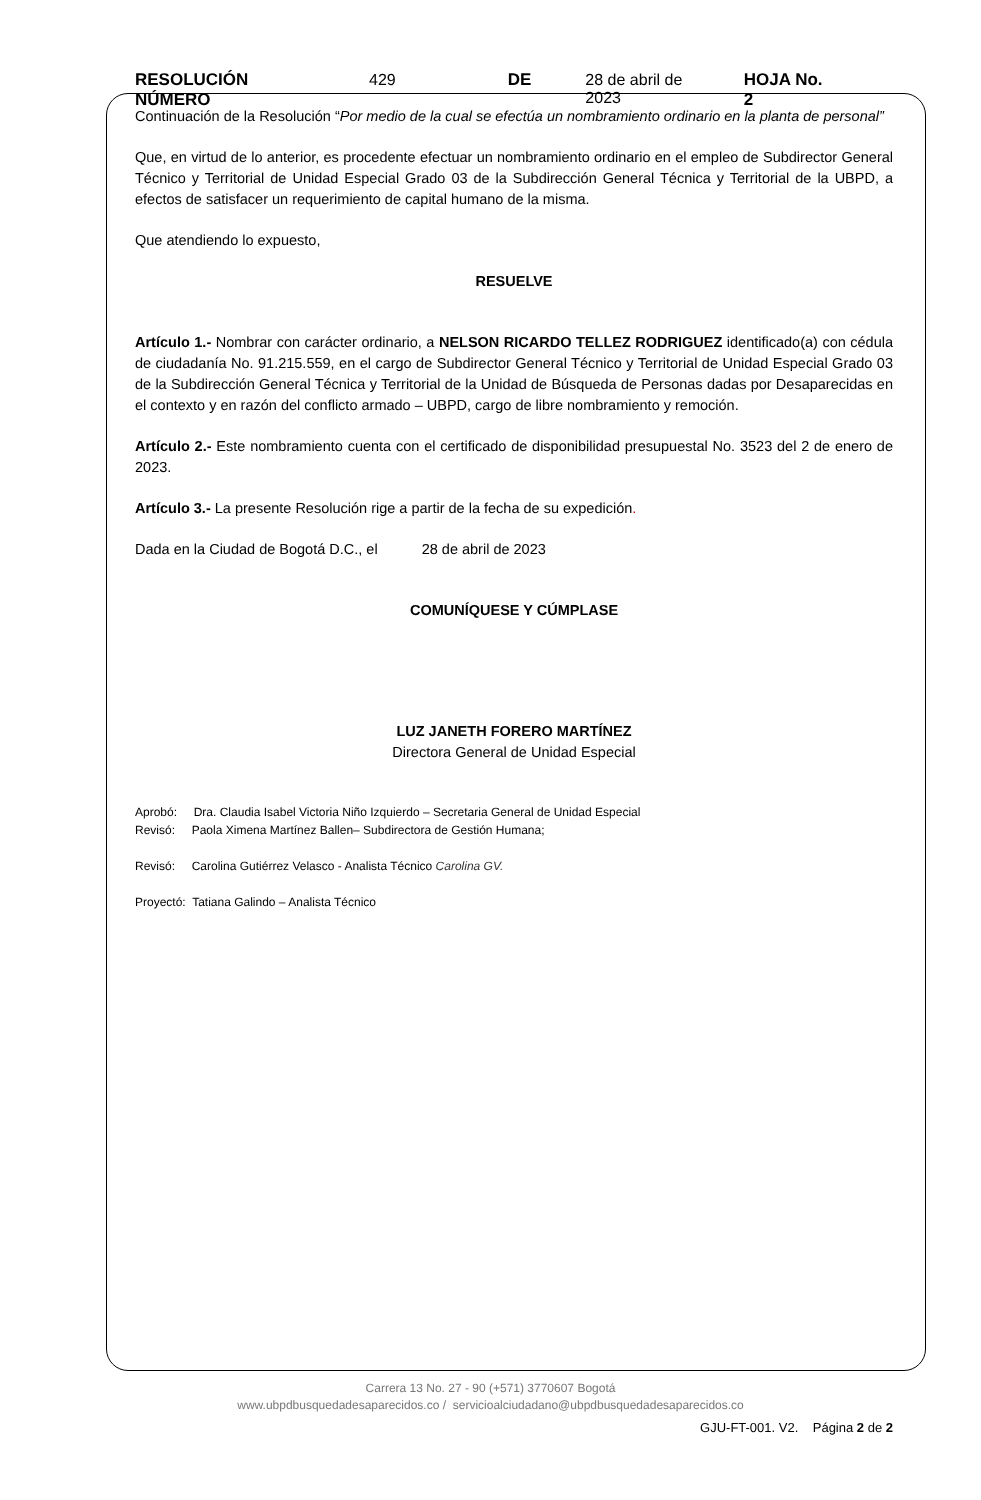RESOLUCIÓN NÚMERO 429 DE 28 de abril de 2023 HOJA No. 2
Continuación de la Resolución “Por medio de la cual se efectúa un nombramiento ordinario en la planta de personal”
Que, en virtud de lo anterior, es procedente efectuar un nombramiento ordinario en el empleo de Subdirector General Técnico y Territorial de Unidad Especial Grado 03 de la Subdirección General Técnica y Territorial de la UBPD, a efectos de satisfacer un requerimiento de capital humano de la misma.
Que atendiendo lo expuesto,
RESUELVE
Artículo 1.- Nombrar con carácter ordinario, a NELSON RICARDO TELLEZ RODRIGUEZ identificado(a) con cédula de ciudadanía No. 91.215.559, en el cargo de Subdirector General Técnico y Territorial de Unidad Especial Grado 03 de la Subdirección General Técnica y Territorial de la Unidad de Búsqueda de Personas dadas por Desaparecidas en el contexto y en razón del conflicto armado – UBPD, cargo de libre nombramiento y remoción.
Artículo 2.- Este nombramiento cuenta con el certificado de disponibilidad presupuestal No. 3523 del 2 de enero de 2023.
Artículo 3.- La presente Resolución rige a partir de la fecha de su expedición.
Dada en la Ciudad de Bogotá D.C., el 28 de abril de 2023
COMUNÍQUESE Y CÚMPLASE
LUZ JANETH FORERO MARTÍNEZ
Directora General de Unidad Especial
Aprobó: Dra. Claudia Isabel Victoria Niño Izquierdo – Secretaria General de Unidad Especial
Revisó: Paola Ximena Martínez Ballen– Subdirectora de Gestión Humana;
Revisó: Carolina Gutiérrez Velasco - Analista Técnico Carolina GV.
Proyectó: Tatiana Galindo – Analista Técnico
Carrera 13 No. 27 - 90 (+571) 3770607 Bogotá
www.ubpdbusquedadesaparecidos.co / servicioalciudadano@ubpdbusquedadesaparecidos.co
GJU-FT-001. V2. Página 2 de 2